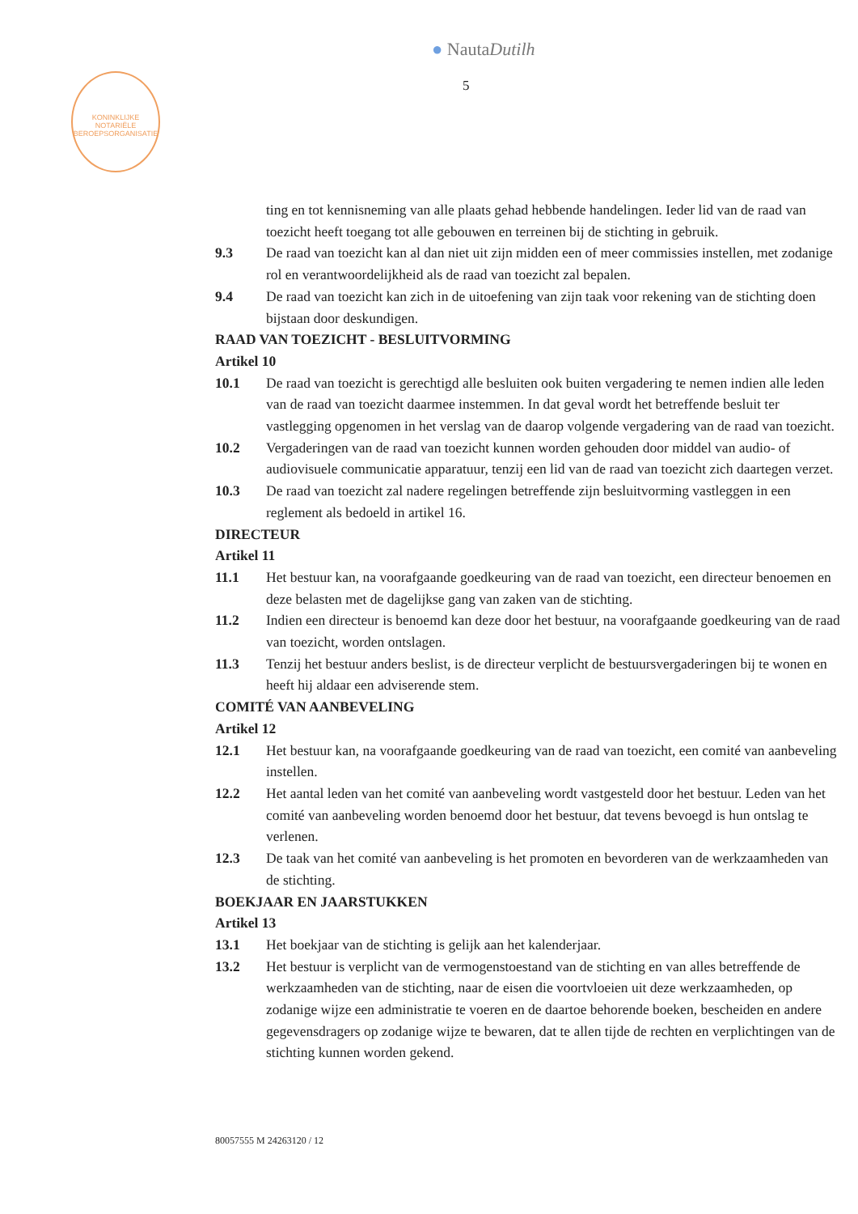● NautaDutilh
5
KONINKLIJKE NOTARIËLE BEROEPSORGANISATIE
ting en tot kennisneming van alle plaats gehad hebbende handelingen. Ieder lid van de raad van toezicht heeft toegang tot alle gebouwen en terreinen bij de stichting in gebruik.
9.3 De raad van toezicht kan al dan niet uit zijn midden een of meer commissies instellen, met zodanige rol en verantwoordelijkheid als de raad van toezicht zal bepalen.
9.4 De raad van toezicht kan zich in de uitoefening van zijn taak voor rekening van de stichting doen bijstaan door deskundigen.
RAAD VAN TOEZICHT - BESLUITVORMING
Artikel 10
10.1 De raad van toezicht is gerechtigd alle besluiten ook buiten vergadering te nemen indien alle leden van de raad van toezicht daarmee instemmen. In dat geval wordt het betreffende besluit ter vastlegging opgenomen in het verslag van de daarop volgende vergadering van de raad van toezicht.
10.2 Vergaderingen van de raad van toezicht kunnen worden gehouden door middel van audio- of audiovisuele communicatie apparatuur, tenzij een lid van de raad van toezicht zich daartegen verzet.
10.3 De raad van toezicht zal nadere regelingen betreffende zijn besluitvorming vastleggen in een reglement als bedoeld in artikel 16.
DIRECTEUR
Artikel 11
11.1 Het bestuur kan, na voorafgaande goedkeuring van de raad van toezicht, een directeur benoemen en deze belasten met de dagelijkse gang van zaken van de stichting.
11.2 Indien een directeur is benoemd kan deze door het bestuur, na voorafgaande goedkeuring van de raad van toezicht, worden ontslagen.
11.3 Tenzij het bestuur anders beslist, is de directeur verplicht de bestuursvergaderingen bij te wonen en heeft hij aldaar een adviserende stem.
COMITÉ VAN AANBEVELING
Artikel 12
12.1 Het bestuur kan, na voorafgaande goedkeuring van de raad van toezicht, een comité van aanbeveling instellen.
12.2 Het aantal leden van het comité van aanbeveling wordt vastgesteld door het bestuur. Leden van het comité van aanbeveling worden benoemd door het bestuur, dat tevens bevoegd is hun ontslag te verlenen.
12.3 De taak van het comité van aanbeveling is het promoten en bevorderen van de werkzaamheden van de stichting.
BOEKJAAR EN JAARSTUKKEN
Artikel 13
13.1 Het boekjaar van de stichting is gelijk aan het kalenderjaar.
13.2 Het bestuur is verplicht van de vermogenstoestand van de stichting en van alles betreffende de werkzaamheden van de stichting, naar de eisen die voortvloeien uit deze werkzaamheden, op zodanige wijze een administratie te voeren en de daartoe behorende boeken, bescheiden en andere gegevensdragers op zodanige wijze te bewaren, dat te allen tijde de rechten en verplichtingen van de stichting kunnen worden gekend.
80057555 M 24263120 / 12